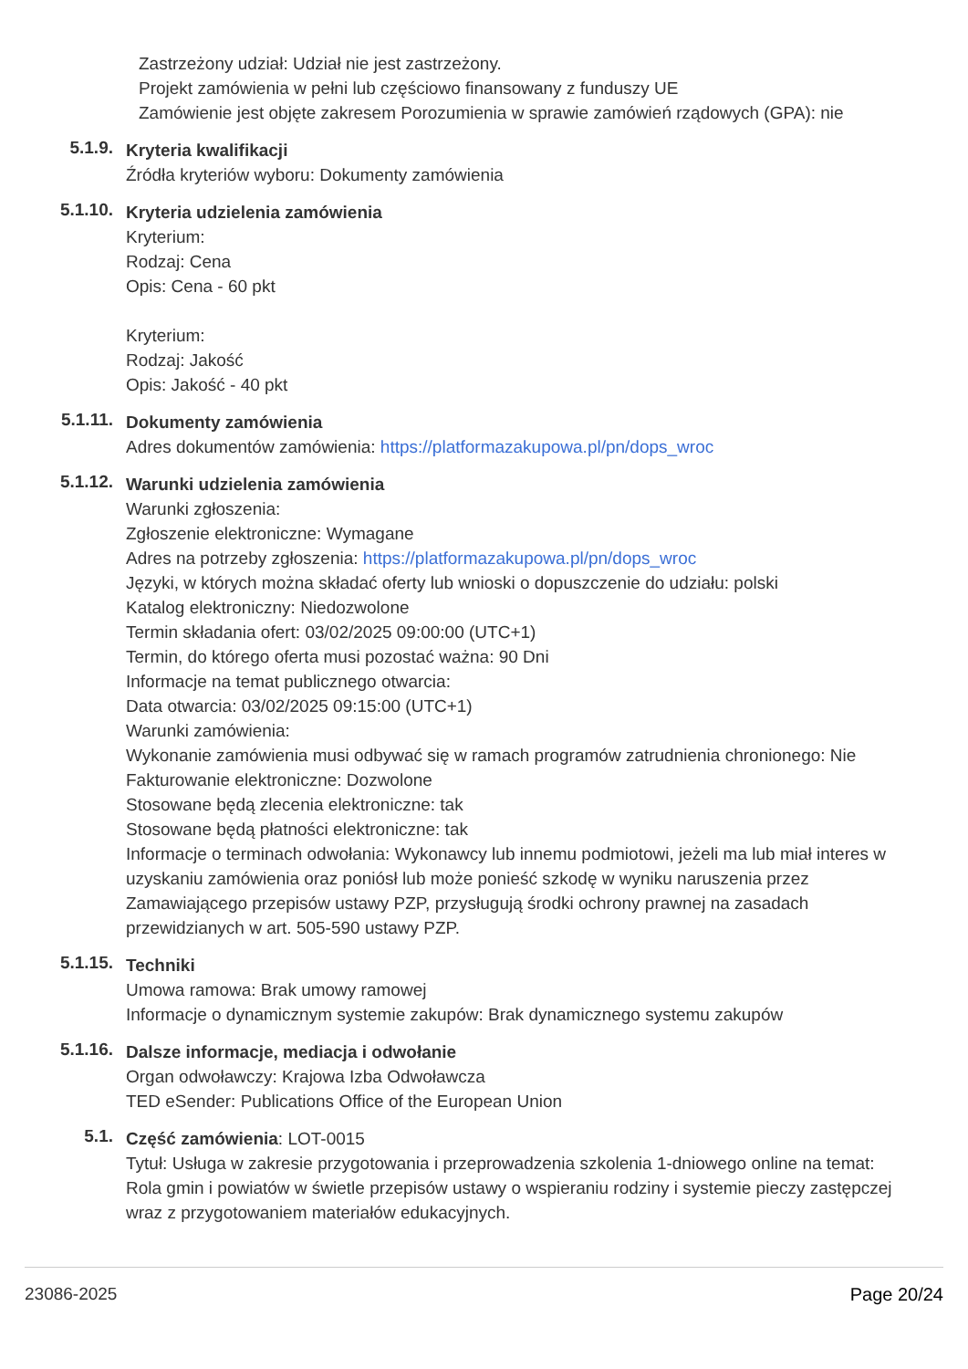Zastrzeżony udział: Udział nie jest zastrzeżony.
Projekt zamówienia w pełni lub częściowo finansowany z funduszy UE
Zamówienie jest objęte zakresem Porozumienia w sprawie zamówień rządowych (GPA): nie
5.1.9.
Kryteria kwalifikacji
Źródła kryteriów wyboru: Dokumenty zamówienia
5.1.10.
Kryteria udzielenia zamówienia
Kryterium:
Rodzaj: Cena
Opis: Cena - 60 pkt
Kryterium:
Rodzaj: Jakość
Opis: Jakość - 40 pkt
5.1.11.
Dokumenty zamówienia
Adres dokumentów zamówienia: https://platformazakupowa.pl/pn/dops_wroc
5.1.12.
Warunki udzielenia zamówienia
Warunki zgłoszenia:
Zgłoszenie elektroniczne: Wymagane
Adres na potrzeby zgłoszenia: https://platformazakupowa.pl/pn/dops_wroc
Języki, w których można składać oferty lub wnioski o dopuszczenie do udziału: polski
Katalog elektroniczny: Niedozwolone
Termin składania ofert: 03/02/2025 09:00:00 (UTC+1)
Termin, do którego oferta musi pozostać ważna: 90 Dni
Informacje na temat publicznego otwarcia:
Data otwarcia: 03/02/2025 09:15:00 (UTC+1)
Warunki zamówienia:
Wykonanie zamówienia musi odbywać się w ramach programów zatrudnienia chronionego: Nie
Fakturowanie elektroniczne: Dozwolone
Stosowane będą zlecenia elektroniczne: tak
Stosowane będą płatności elektroniczne: tak
Informacje o terminach odwołania: Wykonawcy lub innemu podmiotowi, jeżeli ma lub miał interes w uzyskaniu zamówienia oraz poniósł lub może ponieść szkodę w wyniku naruszenia przez Zamawiającego przepisów ustawy PZP, przysługują środki ochrony prawnej na zasadach przewidzianych w art. 505-590 ustawy PZP.
5.1.15.
Techniki
Umowa ramowa: Brak umowy ramowej
Informacje o dynamicznym systemie zakupów: Brak dynamicznego systemu zakupów
5.1.16.
Dalsze informacje, mediacja i odwołanie
Organ odwoławczy: Krajowa Izba Odwoławcza
TED eSender: Publications Office of the European Union
5.1.
Część zamówienia: LOT-0015
Tytuł: Usługa w zakresie przygotowania i przeprowadzenia szkolenia 1-dniowego online na temat: Rola gmin i powiatów w świetle przepisów ustawy o wspieraniu rodziny i systemie pieczy zastępczej wraz z przygotowaniem materiałów edukacyjnych.
23086-2025 Page 20/24